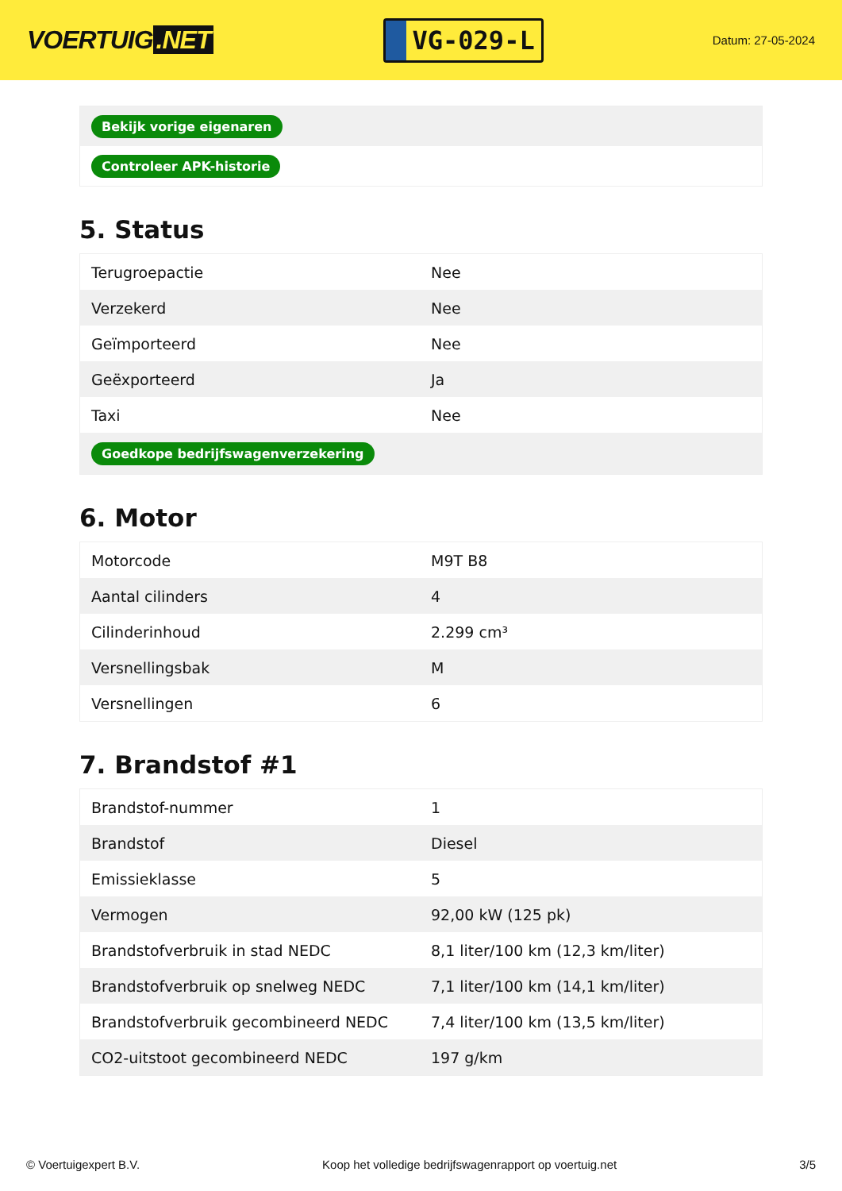VOERTUIG.NET
VG-029-L
Datum: 27-05-2024
| Bekijk vorige eigenaren |
| Controleer APK-historie |
5. Status
| Terugroepactie | Nee |
| Verzekerd | Nee |
| Geïmporteerd | Nee |
| Geëxporteerd | Ja |
| Taxi | Nee |
| Goedkope bedrijfswagenverzekering | |
6. Motor
| Motorcode | M9T B8 |
| Aantal cilinders | 4 |
| Cilinderinhoud | 2.299 cm³ |
| Versnellingsbak | M |
| Versnellingen | 6 |
7. Brandstof #1
| Brandstof-nummer | 1 |
| Brandstof | Diesel |
| Emissieklasse | 5 |
| Vermogen | 92,00 kW (125 pk) |
| Brandstofverbruik in stad NEDC | 8,1 liter/100 km (12,3 km/liter) |
| Brandstofverbruik op snelweg NEDC | 7,1 liter/100 km (14,1 km/liter) |
| Brandstofverbruik gecombineerd NEDC | 7,4 liter/100 km (13,5 km/liter) |
| CO2-uitstoot gecombineerd NEDC | 197 g/km |
© Voertuigexpert B.V. Koop het volledige bedrijfswagenrapport op voertuig.net 3/5